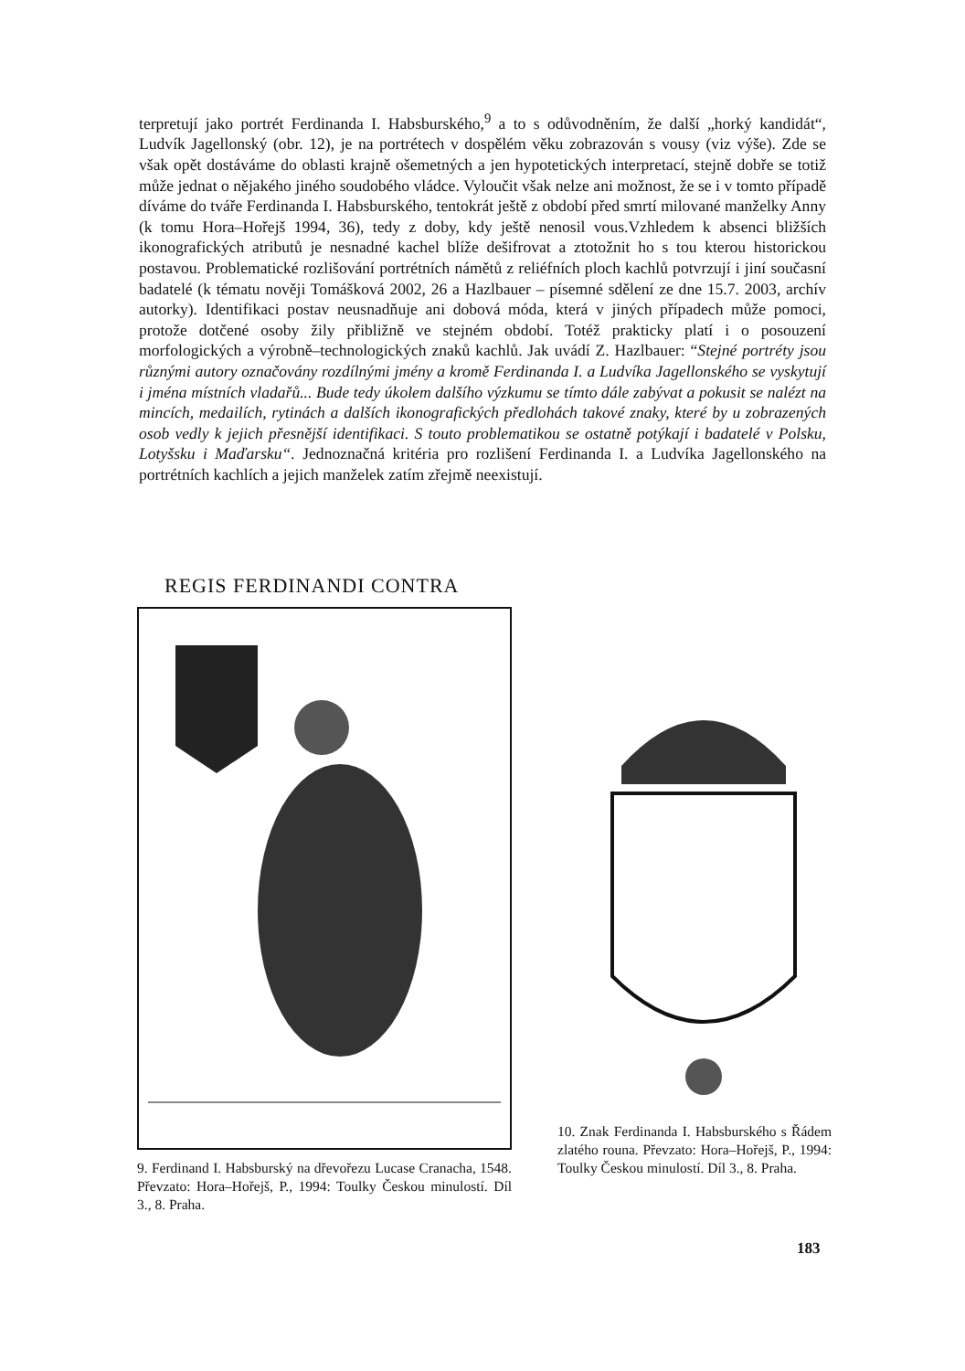terpretují jako portrét Ferdinanda I. Habsburského,<sup>9</sup> a to s odůvodněním, že další „horký kandidát“, Ludvík Jagellonský (obr. 12), je na portrétech v dospělém věku zobrazován s vousy (viz výše). Zde se však opět dostáváme do oblasti krajně ošemetných a jen hypotetických interpretací, stejně dobře se totiž může jednat o nějakého jiného soudobého vládce. Vyloučit však nelze ani možnost, že se i v tomto případě díváme do tváře Ferdinanda I. Habsburského, tentokrát ještě z období před smrtí milované manželky Anny (k tomu Hora–Hořejš 1994, 36), tedy z doby, kdy ještě nenosil vous.Vzhledem k absenci bližších ikonografických atributů je nesnadné kachel blíže dešifrovat a ztotožnit ho s tou kterou historickou postavou. Problematické rozlišování portrétních námětů z reliéfních ploch kachlů potvrzují i jiní současní badatelé (k tématu nověji Tomášková 2002, 26 a Hazlbauer – písemné sdělení ze dne 15.7. 2003, archív autorky). Identifikaci postav neusnadňuje ani dobová móda, která v jiných případech může pomoci, protože dotčené osoby žily přibližně ve stejném období. Totéž prakticky platí i o posouzení morfologických a výrobně–technologických znaků kachlů. Jak uvádí Z. Hazlbauer: “Stejné portréty jsou různými autory označovány rozdílnými jmény a kromě Ferdinanda I. a Ludvíka Jagellonského se vyskytují i jména místních vladařů... Bude tedy úkolem dalšího výzkumu se tímto dále zabývat a pokusit se nalézt na mincích, medailích, rytinách a dalších ikonografických předlohách takové znaky, které by u zobrazených osob vedly k jejich přesnější identifikaci. S touto problematikou se ostatně potýkají i badatelé v Polsku, Lotyšsku i Maďarsku“. Jednoznačná kritéria pro rozlišení Ferdinanda I. a Ludvíka Jagellonského na portrétních kachlích a jejich manželek zatím zřejmě neexistují.
REGIS FERDINANDI CONTRA
9. Ferdinand I. Habsburský na dřevořezu Lucase Cranacha, 1548. Převzato: Hora–Hořejš, P., 1994: Toulky Českou minulostí. Díl 3., 8. Praha.
10. Znak Ferdinanda I. Habsburského s Řádem zlatého rouna. Převzato: Hora–Hořejš, P., 1994: Toulky Českou minulostí. Díl 3., 8. Praha.
183